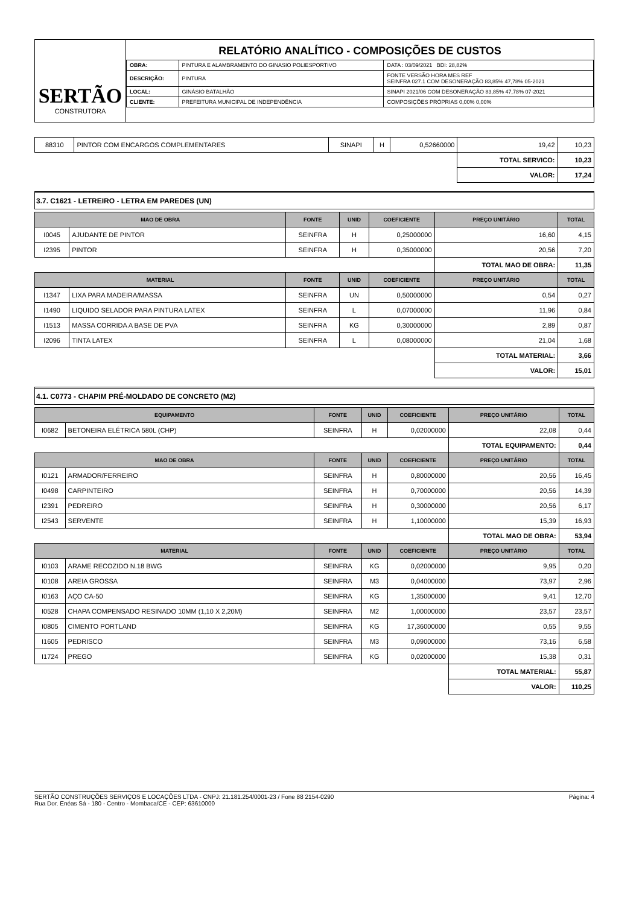SERTÃO
CONSTRUTORA
RELATÓRIO ANALÍTICO - COMPOSIÇÕES DE CUSTOS
| OBRA: | PINTURA E ALAMBRAMENTO DO GINASIO POLIESPORTIVO | DATA : 03/09/2021 BDI: 28,82% |
| DESCRIÇÃO: | PINTURA | FONTE VERSÃO HORA MES REF SEINFRA 027.1 COM DESONERAÇÃO 83,85% 47,78% 05-2021 |
| LOCAL: | GINÁSIO BATALHÃO | SINAPI 2021/06 COM DESONERAÇÃO 83,85% 47,78% 07-2021 |
| CLIENTE: | PREFEITURA MUNICIPAL DE INDEPENDÊNCIA | COMPOSIÇÕES PRÓPRIAS 0,00% 0,00% |
| 88310 | PINTOR COM ENCARGOS COMPLEMENTARES | SINAPI | H | 0,52660000 | 19,42 | 10,23 |
| | | | | | TOTAL SERVICO: | 10,23 |
| | | | | | VALOR: | 17,24 |
3.7. C1621 - LETREIRO - LETRA EM PAREDES (UN)
| MAO DE OBRA | | FONTE | UNID | COEFICIENTE | PREÇO UNITÁRIO | TOTAL |
| --- | --- | --- | --- | --- | --- | --- |
| I0045 | AJUDANTE DE PINTOR | SEINFRA | H | 0,25000000 | 16,60 | 4,15 |
| I2395 | PINTOR | SEINFRA | H | 0,35000000 | 20,56 | 7,20 |
| | | | | | TOTAL MAO DE OBRA: | 11,35 |
| MATERIAL | | FONTE | UNID | COEFICIENTE | PREÇO UNITÁRIO | TOTAL |
| I1347 | LIXA PARA MADEIRA/MASSA | SEINFRA | UN | 0,50000000 | 0,54 | 0,27 |
| I1490 | LIQUIDO SELADOR PARA PINTURA LATEX | SEINFRA | L | 0,07000000 | 11,96 | 0,84 |
| I1513 | MASSA CORRIDA A BASE DE PVA | SEINFRA | KG | 0,30000000 | 2,89 | 0,87 |
| I2096 | TINTA LATEX | SEINFRA | L | 0,08000000 | 21,04 | 1,68 |
| | | | | | TOTAL MATERIAL: | 3,66 |
| | | | | | VALOR: | 15,01 |
4.1. C0773 - CHAPIM PRÉ-MOLDADO DE CONCRETO (M2)
| EQUIPAMENTO | | FONTE | UNID | COEFICIENTE | PREÇO UNITÁRIO | TOTAL |
| --- | --- | --- | --- | --- | --- | --- |
| I0682 | BETONEIRA ELÉTRICA 580L (CHP) | SEINFRA | H | 0,02000000 | 22,08 | 0,44 |
| | | | | | TOTAL EQUIPAMENTO: | 0,44 |
| MAO DE OBRA | | FONTE | UNID | COEFICIENTE | PREÇO UNITÁRIO | TOTAL |
| I0121 | ARMADOR/FERREIRO | SEINFRA | H | 0,80000000 | 20,56 | 16,45 |
| I0498 | CARPINTEIRO | SEINFRA | H | 0,70000000 | 20,56 | 14,39 |
| I2391 | PEDREIRO | SEINFRA | H | 0,30000000 | 20,56 | 6,17 |
| I2543 | SERVENTE | SEINFRA | H | 1,10000000 | 15,39 | 16,93 |
| | | | | | TOTAL MAO DE OBRA: | 53,94 |
| MATERIAL | | FONTE | UNID | COEFICIENTE | PREÇO UNITÁRIO | TOTAL |
| I0103 | ARAME RECOZIDO N.18 BWG | SEINFRA | KG | 0,02000000 | 9,95 | 0,20 |
| I0108 | AREIA GROSSA | SEINFRA | M3 | 0,04000000 | 73,97 | 2,96 |
| I0163 | AÇO CA-50 | SEINFRA | KG | 1,35000000 | 9,41 | 12,70 |
| I0528 | CHAPA COMPENSADO RESINADO 10MM (1,10 X 2,20M) | SEINFRA | M2 | 1,00000000 | 23,57 | 23,57 |
| I0805 | CIMENTO PORTLAND | SEINFRA | KG | 17,36000000 | 0,55 | 9,55 |
| I1605 | PEDRISCO | SEINFRA | M3 | 0,09000000 | 73,16 | 6,58 |
| I1724 | PREGO | SEINFRA | KG | 0,02000000 | 15,38 | 0,31 |
| | | | | | TOTAL MATERIAL: | 55,87 |
| | | | | | VALOR: | 110,25 |
SERTÃO CONSTRUÇÕES SERVIÇOS E LOCAÇÕES LTDA - CNPJ: 21.181.254/0001-23 / Fone 88 2154-0290
Rua Dor. Enéas Sá - 180 - Centro - Mombaca/CE - CEP: 63610000
Página: 4